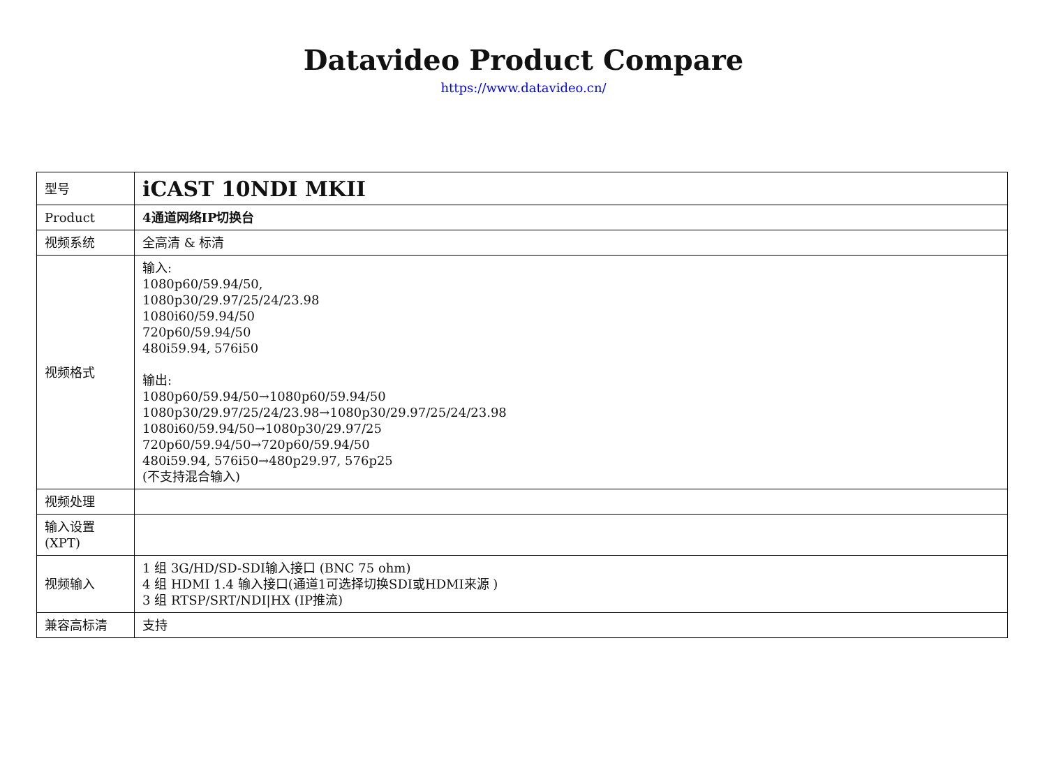Datavideo Product Compare
https://www.datavideo.cn/
| 型号 | iCAST 10NDI MKII |
| Product | 4通道网络IP切换台 |
| 视频系统 | 全高清 & 标清 |
| 视频格式 | 输入: 1080p60/59.94/50, 1080p30/29.97/25/24/23.98 1080i60/59.94/50 720p60/59.94/50 480i59.94, 576i50 输出: 1080p60/59.94/50→1080p60/59.94/50 1080p30/29.97/25/24/23.98→1080p30/29.97/25/24/23.98 1080i60/59.94/50→1080p30/29.97/25 720p60/59.94/50→720p60/59.94/50 480i59.94, 576i50→480p29.97, 576p25 (不支持混合输入) |
| 视频处理 | |
| 输入设置 (XPT) | |
| 视频输入 | 1 组 3G/HD/SD-SDI输入接口 (BNC 75 ohm) 4 组 HDMI 1.4 输入接口(通道1可选择切换SDI或HDMI来源 ) 3 组 RTSP/SRT/NDI/HX (IP推流) |
| 兼容高标清 | 支持 |